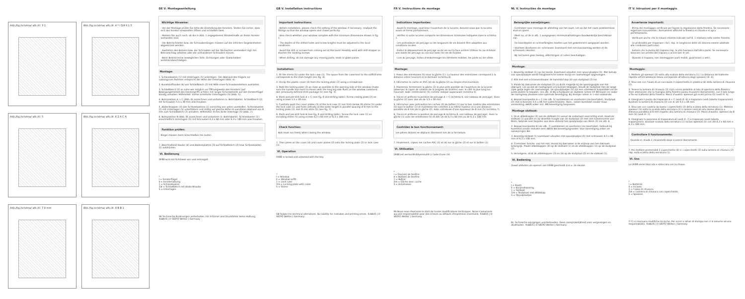Abb./fig./schéma/ afb./ill. 3 1
Abb./fig./schéma/ afb./ill. 4 * I 2/4 II 1 5
Abb./fig./schéma/ afb./ill. 5
Abb./fig./schéma/ afb./ill. 6 2 A C A
Abb./fig./schéma/ afb./ill. 7 8 mm
Abb./fig./schéma/ afb./ill. 8 B B 1
DE V. Montageanleitung
Wichtige Hinweise:
· Vor der Montage prüfen Sie bitte die Einstellung des Fensters. Stellen Sie sicher, dass sich das Fenster einwandfrei öffnen und schließen lässt.
· Messen Sie auch nach, ob die in Abb. 1 angegebenen Mindestmaße an Ihrem Fenster vorhanden sind.
· Die Bohrlochtiefen bzw. die Schraubenlängen müssen auf die örtlichen Gegebenheiten abgestimmt werden.
· Austreten des Bohrers bzw. der Schrauben auf der Rückseiten vermeiden! Ggf. mit Bohranschlag arbeiten oder die vorhandenen Schrauben kürzen.
· Beim Bohren keine beweglichen Teile, Dichtungen oder Glasscheiben verletzen/beschädigen.
Montage:
1. Schlosskasten (1) mit Unterlagen (5) unterlegen. Der Abstand des Flügels zur Laibung/zum Rahmen entspricht der Höhe der Unterlagen (Abb. 4).
2. Kunststoffhaube (4) von Schließblech (2) mit Hilfe eines Schraubendrehers ausrasten.
3. Schließblech (2) so nahe wie möglich zur Öffnungsseite des Fensters (auf Bewegungsfreiheit des Fenstergriffs achten) mit langer Schenkelseite auf den Fensterflügel bündig anhalten. Hilfsmittel: Vorher ermittelte Unterlage(n) (5) (Abb. 5).
4. Bohrposition A + C (Abb. 6) anzeichnen und vorbohren (s. Bohrtabelle). Schließblech (2) mit Schrauben 5,5 x 38 mm anschrauben.
5. Abdeckkappen (3) des Schlosskastens (1) vorsichtig von unten ausstoßen. Schlosskasten (1) mit Unterlagen (5) unterfüttern und mittig auf gleiche Höhe im parallelen Abstand von 8 mm zum Schließblech (2) anhalten. Hilfsmittel: 8 mm dicke Unterlage (5) (Abb. 7).
6. Bohrposition B (Abb. 8) anzeichnen und vorbohren (s. Bohrtabelle). Schlosskasten (1) einschließlich Unterlagen (5) mit Schrauben 6,3 x 60 mm oder 6,3 x 100 mm anschrauben.
Funktion prüfen:
Riegel müssen beim Einschließen frei laufen.
7. Abschließend Haube (4) und Abdeckplatten (3) auf Schließblech (2) bzw. Schlosskasten (1) aufdrücken.
VI. Bedienung
DF88 wird mit Schlüssel ver- und entriegelt.
*
I = Fensterflügel
II = Fensterlaibung
1 = Schlosskasten
2/4 = Schließblech mit Abdeckhaube
5 = Unterlagen
DE Technische Änderungen vorbehalten. Für Irrtümer und Druckfehler keine Haftung. ®ABUS | D 58292 Wetter | Germany
GB V. Installation instructions
Important instructions:
· Before installation, please check the setting of the window. If necessary, readjust the fittings so that the window opens and closes perfectly.
· Also check whether your window complies with the minimum dimensions shown in fig. 1.
· The depths of the drilled holes and screw lengths must be adjusted to the local conditions.
· Avoid the drill or screws from coming out at the back! Possibly work with drill stopper or shorten the existing screws.
· When drilling, do not damage any moving parts, seals or glass panes.
Installation:
1. Fit the shims (5) under the lock case (1). The space from the casement to the soffit/frame corresponds to the shim height (see fig. 4).
2. Unclip the plastic cover (4) from the locking plate (2) using a screwdriver.
3. Hold the locking plate (2) as close as possible to the opening side of the window (make sure the handle has room to move) with the long leg side flush on the window casement. Aid: previously defined shim package (5) (see fig. 5).
4. Mark and pre-drill hole A + C (see fig. 6 and drilling table). Screw closing plate (2) on using screws 5,5 x 38 mm.
5. Carefully push the cover plates (3) of the lock case (1) out from below. Fit shims (5) under the lock case (1) and hold centrally at the same height in parallel spacing of 8 mm to the locking plate (2). Aid: 8 mm shim (5) (see fig. 7).
6. Mark and pre-drill hole B (see fig. 8 and drilling table). Screw the lock case (1) on including shims (5) using screws 6,3 x 60 mm or 6,3 x 100 mm.
Check function:
Bolt must run freely when closing the window.
7. Then press on the cover (4) and cover plates (3) onto the locking plate (2) or lock case (1).
VI. Operation
DF88 is locked and unlocked with the key.
*
I = Window
II = Window soffit
1 = Lock case
2/4 = Locking plate with cover
5 = Shims
GB Subject to technical alterations. No liability for mistakes and printing errors. ®ABUS | D 58292 Wetter | Germany
FR V. Instructions de montage
Indications importantes:
· Avant le montage, examinez l'ouverture de la lucarne. Assurez-vous que la lucarne ouvre et ferme parfaitement.
· Vérifiez si votre lucarne comporte les dimensions minimales indiquées dans le schéma 1.
· Les profondeurs de perçage ou les longueurs de vis doivent être adaptées aux conditions locales.
· Évitez le dépassement de perçage ou de vis sur la face arrière! Utilisez le cas échéant une butée de perçage ou raccourcissez les vis de fixation.
· Lors du perçage, évitez d'endommager les éléments mobiles, les joints ou les vitres.
Montage:
1. Posez des entretoises (5) sous la gâche (1). La hauteur des entretoises correspond à la distance entre l'ouvrant et le dormant (schéma 4).
2. Décrochez le cache en PVC (4) de la gâche (2) au moyen d'un tournevis.
3. Maintenez fermement la gâche (2) le plus près possible de l'ouverture de la lucarne (observez le rayon de rotation de la poignée de fenêtre) avec le côté le plus long sur l'ouvrant. Aide: entretoise(s) (5) comme indiqué auparavant (schéma 5).
4. Tracez et préforez la position de perçage A + C (schéma 6, voir tableau de perçage). Fixez la gâche (2) avec des vis de 5,5 x 38 mm.
5. Décrochez avec précaution les caches (3) du boîtier (1) par le bas. Insérez des entretoises (5) sous le boîtier (1) et maintenez-les centrées à la même hauteur et à une distance parallèle de 8 mm de la gâche (2). Aide: entretoise d'une épaisseur de 8 mm (5) (schéma 7).
6. Tracez et préforez la position de perçage B (schéma 8, voir tableau de perçage). Fixez la gâche (1) avec les entretoises (5) et des vis de 6,3 x 60 mm ou de 6,3 x 100 mm.
Contrôlez le bon fonctionnement:
Les pênes doivent se déplacer librement lors de la fermeture.
7. Finalement, clipsez les caches PVC (3) et (4) sur la gâche (2) et sur le boîtier (1).
VI. Utilisation
DF88 est verrouillé/déverrouillé à l'aide d'une clé.
*
I = Ouvrant de fenêtre
II = Battant de fenêtre
1 = Boîtier
2/4 = Gâche avec cache
5 = Entretoises
FR Nous nous réservons le droit de toutes modifications techniques. Nous n'assumons aucune responsabilité pour des erreurs ou défauts d'impression éventuels. ®ABUS | D 58292 Wetter | Germany
NL V. Instructies de montage
Belangrijke aanwijzingen:
· Controleer voor montage de afstelling van het raam. Let op dat het raam probleemloos sluit en opent.
· Meet na, of de in afb. 1 aangegeven minimumafmetingen daadwerkelijk beschikbaar zijn.
· De boordieptes en schroeflengtes moeten aan het gewelement aangepast worden.
· Voorkom doorboren en -schroeven. Eventueel met een booraanslag werken of de schroeven inkorten.
· Bij het boren geen beslag, afdichtingen of ruiten beschadigen.
Montage:
1. Bevestig slotkast (1) op het kozijn. Eventueel uitvullen met opvul-plaatjes (5). Met behulp van opvulplaatjes wordt hoogteverschil tussen kozijn en raamvleugel opgevangen.
2. Klik met een schroevendraaier de kunststof kap (4) van sluitplaat (2) los.
3. Plaats bij dakramen de sluitplaat (2) zo dicht mogelijk bij de openingszijde van het dakraam. Let op dat de raamgrepen vrij kunnen bewegen. Houdt de sluitplaat met de lange zijde gelijk tegen de raamvleugel. De opvulplaatjes (5) zijn een uitstekend hulpmiddel om de juiste positie te bepalen. (zie afb. 4) Bij schuifpuien en dubbele ramen DF 88 boven en onder de raamgreep plaatsen voor optimale beveiliging. Bij stompe ramen is 1 slot voldoende.
4. Bepaal boorpositie A + C (zie afb. 5) aantekenen en voorboren (zie boortabel). Sluitplaat (2) met schroeven 5,5 x 38 mm vastschroeven. Opm.: indien kunststof zonder staal versterking: ABUS anker incl. M6 bevestiging toepassen.
Montage slotkast:
1. Druk afdekkapjes (3) van de slotkast (1) vanuit de onderkant voorzichtig eruit. Houd de slotkast (1) parallel en op dezelfde hoogte van de sluitplaat (2) met een tussenruimte van 8mm. Gebruik voor bepalen van deze afstand het opvulplaatje van 8mm (5) zie afb. 6.
2. Bepaal boorpositie B (zie afb. 7) aantekenen en voorboren (zie boortabel). Gebruik bij kunststof zonder metalen kern ABUS BA bevestigingsanker. Voor bevestiging anker zie aanwijzingen BA.
3. Bevestig slotkast (1) eventueel uitvullen met opvulplaatjes (5) met schroeven 6,3 x 60 mm of 6,3 x 100 mm.
4. Controleer functie, van het slot. Voorat bij dakramen is de vrijloop van het dakraam belangrijk. Plaats afdekkappen (4) op de slotkast (1) en de afdekkappen (3) op de sluitplaat (2).
5. Vervolgens, druk de afdekkappen (3) en (4) op de sluitplaat (2) en de slotkast (1).
VI. Bediening
Zowel afsluiten als openen van DF88 geschiedt d.m.v. de sleutel.
*
I = Raam
II = Kozijnuitsparing
1 = Slotkast
2/4 = Sluitplaat met Afdekkap
5 = Opvulplaatjes
NL Technische wijzigingen voorbehouden. Geen aansprakelijkheid voor vergissingen en drukfouten. ®ABUS | D 58292 Wetter | Germany
IT V. Istruzioni per il montaggio
Avvertenze importanti:
· Prima del montaggio verificare per favore la regolazione della finestra. Se necessario registrare nuovamente i fermamenti affinché la finestra si chiuda e si apra perfettamente.
· Verificare anche che le misure minime indicate nell'ill. 1 esistano nelle vostre finestre.
· Le profondità per trapanare i fori, risp. le lunghezze delle viti devono essere adattate alle condizioni particolari.
· Evitare che la punta del trapano risp. la vite fuoriesca dall'altra parte. Se necessario lavorare con arresto del trapano o accorciare le viti.
· Quando si trapana, non danneggiare parti mobili, guarnizioni o vetri.
Montaggio:
1. Mettere gli spessori (5) sotto alla scatola della serratura (1). La distanza del battente rispetto all'intradosso/al telaio corrisponde all'altezza degli spessori (ill. 4).
2. Staccare con l'aiuto di un cacciavite il coperchietto in plastica (4) della lamiera di chiusura (2).
3. Tenere la lamiera di chiusura (2) il più vicino possibile al lato di apertura della finestra (fare attenzione che la maniglia della finestra possa muoversi liberamente), con il lato lungo a filo sul battente della finestra. Mezzi d'ausilio: spessori già scelti prima (5) (vedi ill. 5).
4. Disegnare il punto da trapanare A + C (vedi ill. 6) e trapanare (vedi tabella trapanazioni). Avvitare la lamiera di chiusura (2) con le viti 5,5 x 38 mm.
5. Staccare con cautela da basso i coperchietti (3) della scatola della serratura (1). Mettere spessori (5) sotto la scatola della serratura (1) e tenere centrati alla stessa altezza a distanza parallela di 8 mm rispetto alla lamiera di chiusura (2). Mezzi d'ausilio: spessori da 8 mm (5) (vedi ill. 7).
6. Disegnare la posizione di trapanatura B (vedi ill. 7) e trapanare (vedi tabella trapanazioni). Avvitare scatola della serratura (1) inclusi spessori (5) con viti 6,3 x 60 mm o 6,3 x 100 mm.
Controllare il funzionamento:
Quando si chiude il chiavistello deve scorrere liberamente.
7. Poi mettere premendoli il coperchietto (4) e i coperchietti (3) sulla lamiera di chiusura (2) risp. sulla scatola della serratura (1).
VI. Uso
La DF88 viene bloccata e sbloccata con la chiave.
*
I = Battente
II = Incasso
1 = Cassa di chiusura
2/4 = Lamiera di chiusura con coperchietto
5 = Spessori
IT Ci si riservano modifiche tecniche. Per errori e refusi di stampa non ci si assume alcuna responsabilità. ®ABUS | D 58292 Wetter | Germany